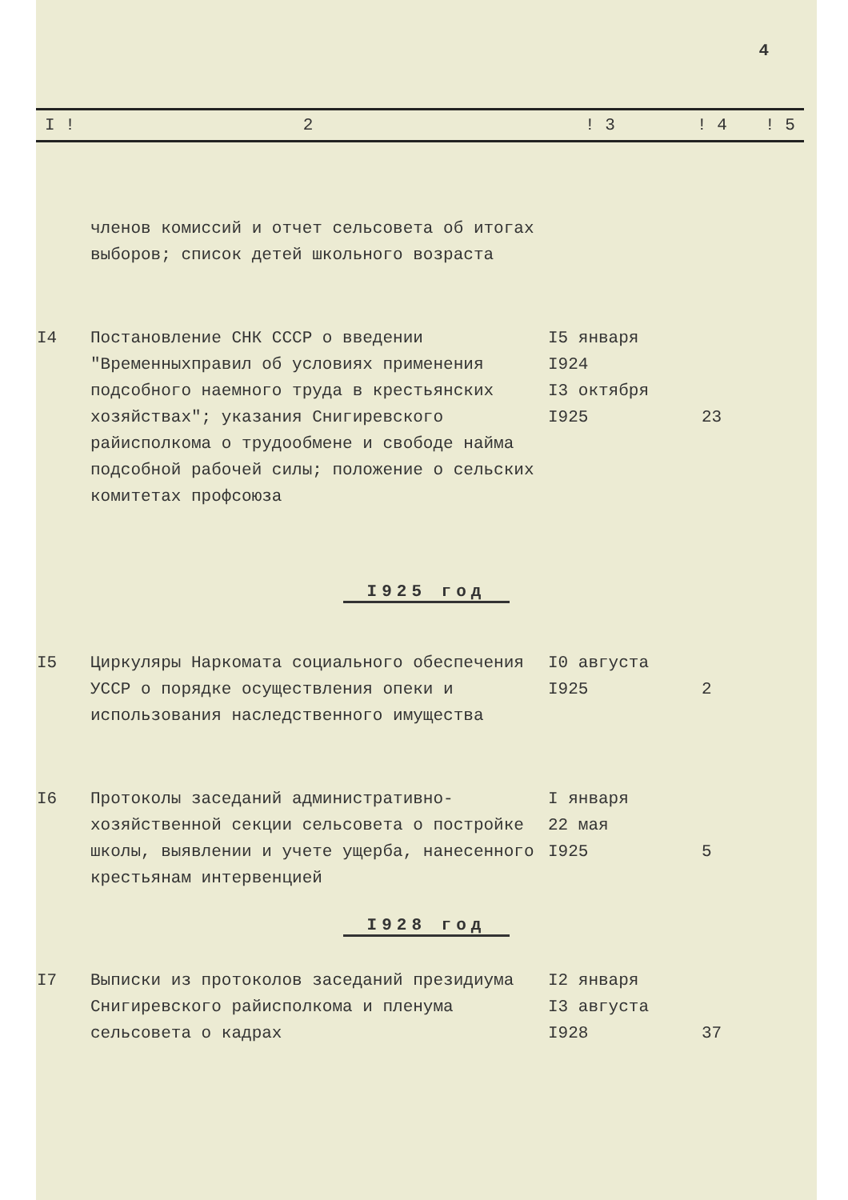4
| I ! | 2 | ! 3 | ! 4 | ! 5 |
| | членов комиссий и отчет сельсовета об итогах выборов; список детей школьного возраста | | |
| I4 | Постановление СНК СССР о введении "Временныхправил об условиях применения подсобного наемного труда в крестьянских хозяйствах"; указания Снигиревского райисполкома о трудообмене и свободе найма подсобной рабочей силы; положение о сельских комитетах профсоюза | I5 января I924 I3 октября I925 | 23 |
I925 год
| I5 | Циркуляры Наркомата социального обеспечения УССР о порядке осуществления опеки и использования наследственного имущества | I0 августа I925 | 2 |
| I6 | Протоколы заседаний административно-хозяйственной секции сельсовета о постройке школы, выявлении и учете ущерба, нанесенного крестьянам интервенцией | I января 22 мая I925 | 5 |
I928 год
| I7 | Выписки из протоколов заседаний президиума Снигиревского райисполкома и пленума сельсовета о кадрах | I2 января I3 августа I928 | 37 |